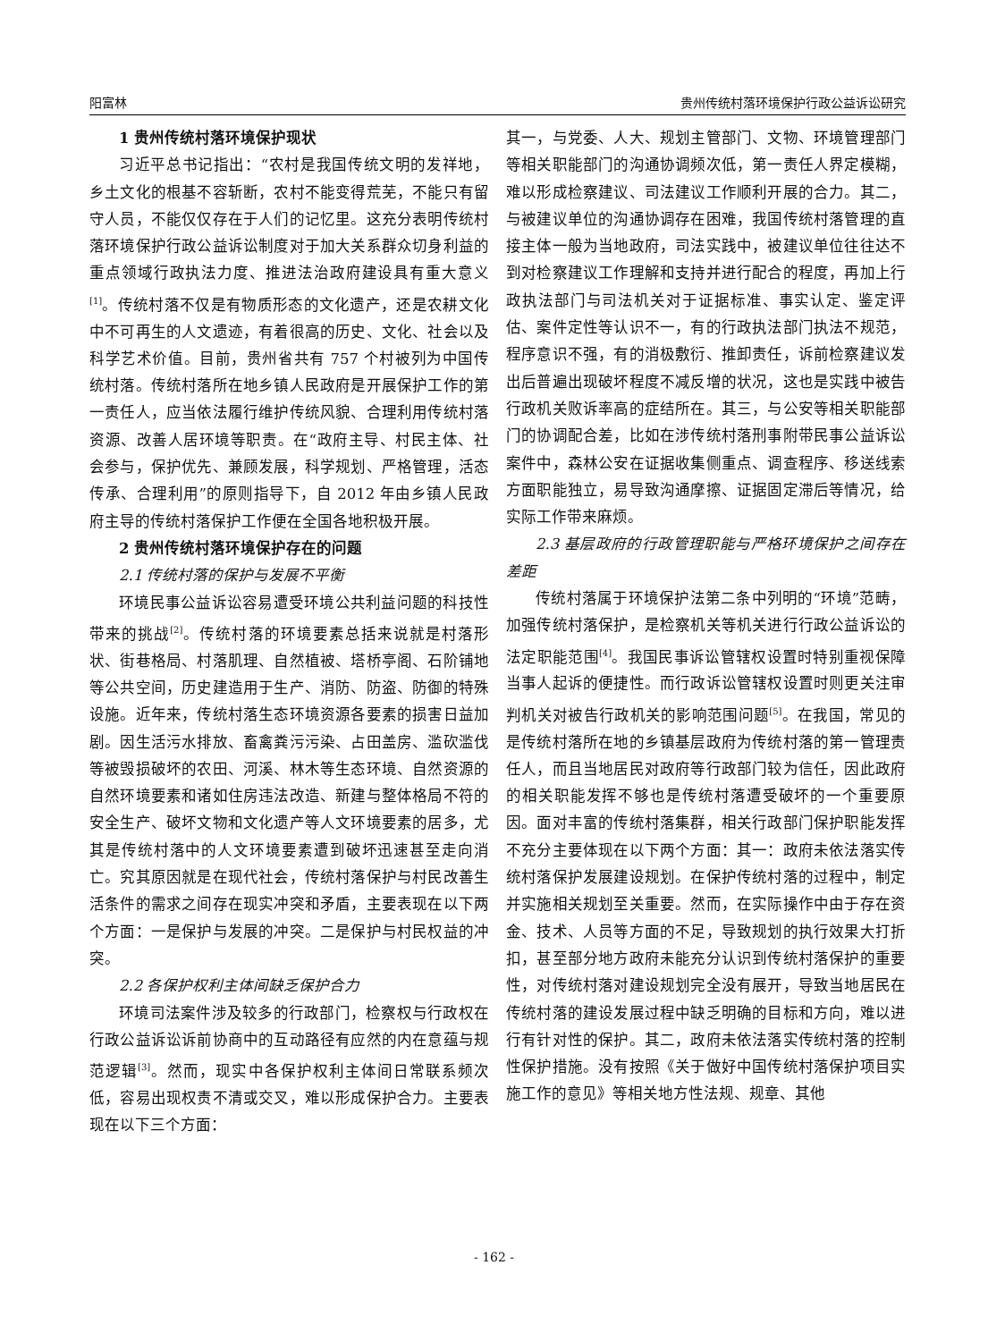阳富林 贵州传统村落环境保护行政公益诉讼研究
1 贵州传统村落环境保护现状
习近平总书记指出：“农村是我国传统文明的发祥地，乡土文化的根基不容斩断，农村不能变得荒芜，不能只有留守人员，不能仅仅存在于人们的记忆里。这充分表明传统村落环境保护行政公益诉讼制度对于加大关系群众切身利益的重点领域行政执法力度、推进法治政府建设具有重大意义<sup>[1]</sup>。传统村落不仅是有物质形态的文化遗产，还是农耕文化中不可再生的人文遗迹，有着很高的历史、文化、社会以及科学艺术价值。目前，贵州省共有 757 个村被列为中国传统村落。传统村落所在地乡镇人民政府是开展保护工作的第一责任人，应当依法履行维护传统风貌、合理利用传统村落资源、改善人居环境等职责。在“政府主导、村民主体、社会参与，保护优先、兼顾发展，科学规划、严格管理，活态传承、合理利用”的原则指导下，自 2012 年由乡镇人民政府主导的传统村落保护工作便在全国各地积极开展。
2 贵州传统村落环境保护存在的问题
2.1 传统村落的保护与发展不平衡
环境民事公益诉讼容易遭受环境公共利益问题的科技性带来的挑战<sup>[2]</sup>。传统村落的环境要素总括来说就是村落形状、街巷格局、村落肌理、自然植被、塔桥亭阁、石阶铺地等公共空间，历史建造用于生产、消防、防盗、防御的特殊设施。近年来，传统村落生态环境资源各要素的损害日益加剧。因生活污水排放、畜禽粪污污染、占田盖房、滥砍滥伐等被毁损破坏的农田、河溪、林木等生态环境、自然资源的自然环境要素和诸如住房违法改造、新建与整体格局不符的安全生产、破坏文物和文化遗产等人文环境要素的居多，尤其是传统村落中的人文环境要素遭到破坏迅速甚至走向消亡。究其原因就是在现代社会，传统村落保护与村民改善生活条件的需求之间存在现实冲突和矛盾，主要表现在以下两个方面：一是保护与发展的冲突。二是保护与村民权益的冲突。
2.2 各保护权利主体间缺乏保护合力
环境司法案件涉及较多的行政部门，检察权与行政权在行政公益诉讼诉前协商中的互动路径有应然的内在意蕴与规范逻辑<sup>[3]</sup>。然而，现实中各保护权利主体间日常联系频次低，容易出现权责不清或交叉，难以形成保护合力。主要表现在以下三个方面：
其一，与党委、人大、规划主管部门、文物、环境管理部门等相关职能部门的沟通协调频次低，第一责任人界定模糊，难以形成检察建议、司法建议工作顺利开展的合力。其二，与被建议单位的沟通协调存在困难，我国传统村落管理的直接主体一般为当地政府，司法实践中，被建议单位往往达不到对检察建议工作理解和支持并进行配合的程度，再加上行政执法部门与司法机关对于证据标准、事实认定、鉴定评估、案件定性等认识不一，有的行政执法部门执法不规范，程序意识不强，有的消极敷衍、推卸责任，诉前检察建议发出后普遍出现破坏程度不减反增的状况，这也是实践中被告行政机关败诉率高的症结所在。其三，与公安等相关职能部门的协调配合差，比如在涉传统村落刑事附带民事公益诉讼案件中，森林公安在证据收集侧重点、调查程序、移送线索方面职能独立，易导致沟通摩擦、证据固定滞后等情况，给实际工作带来麻烦。
2.3 基层政府的行政管理职能与严格环境保护之间存在差距
传统村落属于环境保护法第二条中列明的“环境”范畴，加强传统村落保护，是检察机关等机关进行行政公益诉讼的法定职能范围<sup>[4]</sup>。我国民事诉讼管辖权设置时特别重视保障当事人起诉的便捷性。而行政诉讼管辖权设置时则更关注审判机关对被告行政机关的影响范围问题<sup>[5]</sup>。在我国，常见的是传统村落所在地的乡镇基层政府为传统村落的第一管理责任人，而且当地居民对政府等行政部门较为信任，因此政府的相关职能发挥不够也是传统村落遭受破坏的一个重要原因。面对丰富的传统村落集群，相关行政部门保护职能发挥不充分主要体现在以下两个方面：其一：政府未依法落实传统村落保护发展建设规划。在保护传统村落的过程中，制定并实施相关规划至关重要。然而，在实际操作中由于存在资金、技术、人员等方面的不足，导致规划的执行效果大打折扣，甚至部分地方政府未能充分认识到传统村落保护的重要性，对传统村落对建设规划完全没有展开，导致当地居民在传统村落的建设发展过程中缺乏明确的目标和方向，难以进行有针对性的保护。其二，政府未依法落实传统村落的控制性保护措施。没有按照《关于做好中国传统村落保护项目实施工作的意见》等相关地方性法规、规章、其他
- 162 -